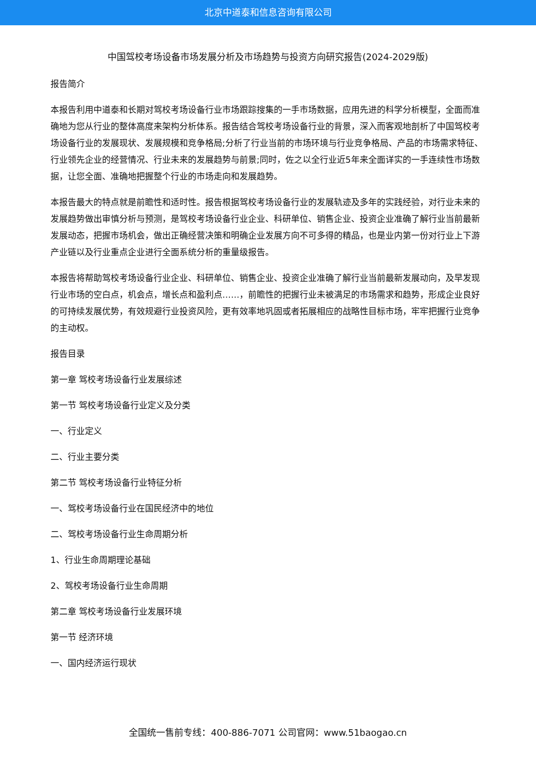北京中道泰和信息咨询有限公司
中国驾校考场设备市场发展分析及市场趋势与投资方向研究报告(2024-2029版)
报告简介
本报告利用中道泰和长期对驾校考场设备行业市场跟踪搜集的一手市场数据，应用先进的科学分析模型，全面而准确地为您从行业的整体高度来架构分析体系。报告结合驾校考场设备行业的背景，深入而客观地剖析了中国驾校考场设备行业的发展现状、发展规模和竞争格局;分析了行业当前的市场环境与行业竞争格局、产品的市场需求特征、行业领先企业的经营情况、行业未来的发展趋势与前景;同时，佐之以全行业近5年来全面详实的一手连续性市场数据，让您全面、准确地把握整个行业的市场走向和发展趋势。
本报告最大的特点就是前瞻性和适时性。报告根据驾校考场设备行业的发展轨迹及多年的实践经验，对行业未来的发展趋势做出审慎分析与预测，是驾校考场设备行业企业、科研单位、销售企业、投资企业准确了解行业当前最新发展动态，把握市场机会，做出正确经营决策和明确企业发展方向不可多得的精品，也是业内第一份对行业上下游产业链以及行业重点企业进行全面系统分析的重量级报告。
本报告将帮助驾校考场设备行业企业、科研单位、销售企业、投资企业准确了解行业当前最新发展动向，及早发现行业市场的空白点，机会点，增长点和盈利点……，前瞻性的把握行业未被满足的市场需求和趋势，形成企业良好的可持续发展优势，有效规避行业投资风险，更有效率地巩固或者拓展相应的战略性目标市场，牢牢把握行业竞争的主动权。
报告目录
第一章 驾校考场设备行业发展综述
第一节 驾校考场设备行业定义及分类
一、行业定义
二、行业主要分类
第二节 驾校考场设备行业特征分析
一、驾校考场设备行业在国民经济中的地位
二、驾校考场设备行业生命周期分析
1、行业生命周期理论基础
2、驾校考场设备行业生命周期
第二章 驾校考场设备行业发展环境
第一节 经济环境
一、国内经济运行现状
全国统一售前专线：400-886-7071 公司官网：www.51baogao.cn